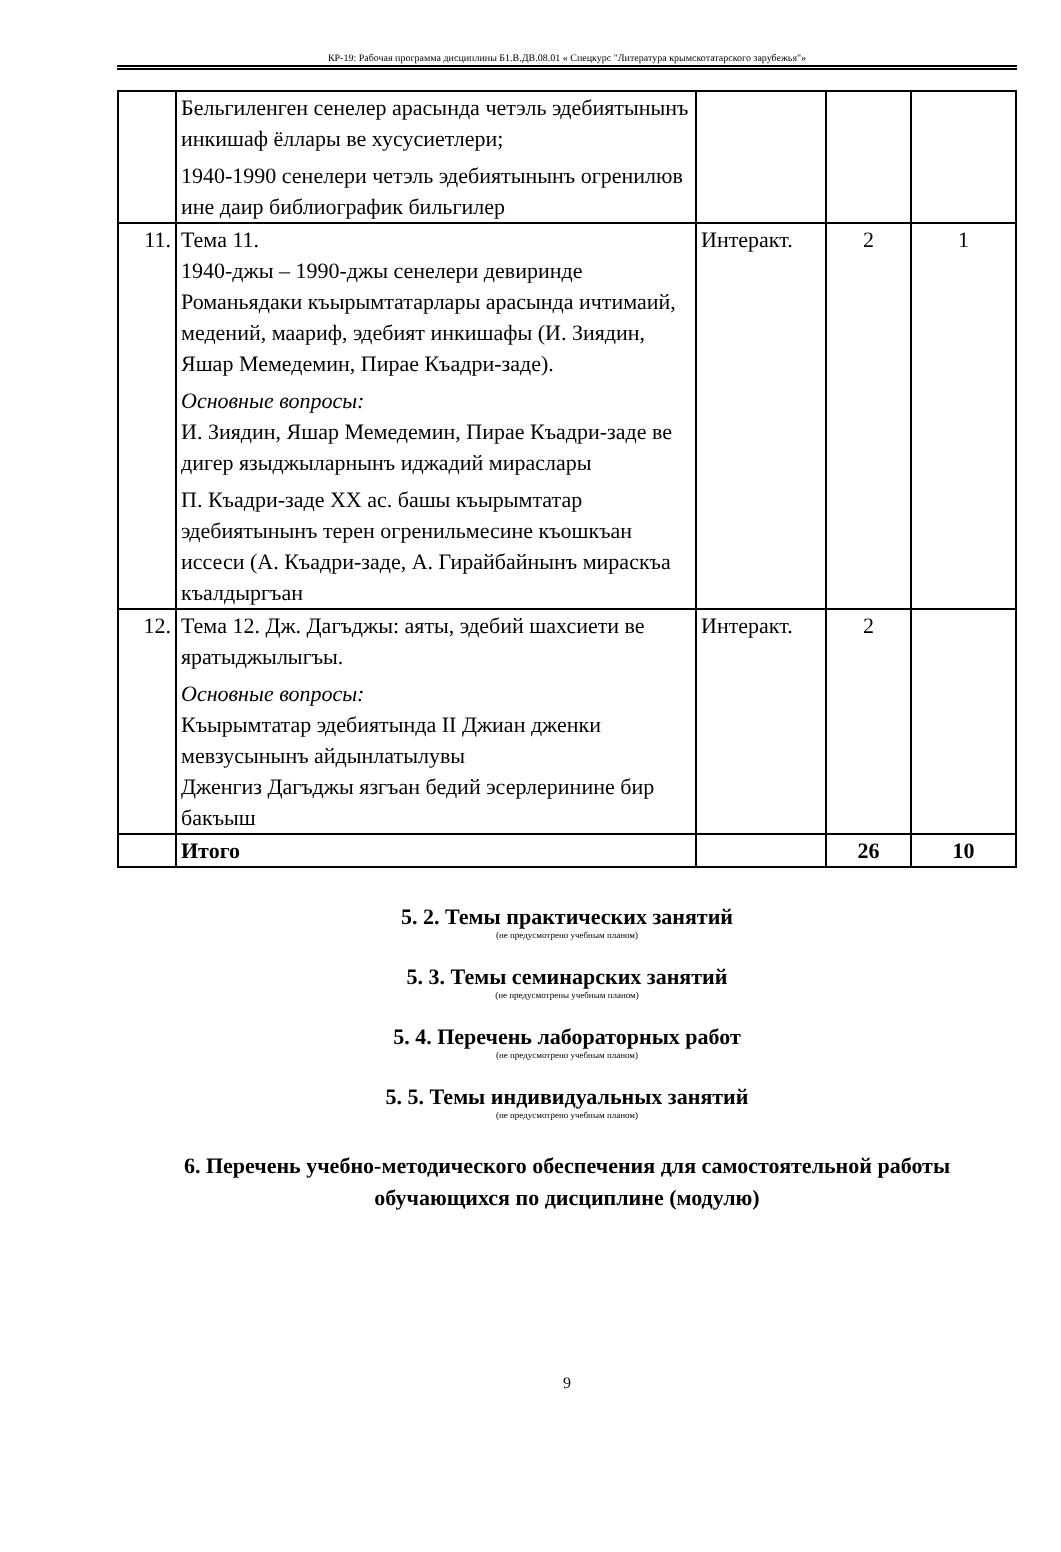КР-19: Рабочая программа дисциплины Б1.В.ДВ.08.01 « Спецкурс "Литература крымскотатарского зарубежья"»
| | Бельгиленген сенелер арасында четэль эдебиятынынъ инкишаф ёллары ве хусусиетлери; 1940-1990 сенелери четэль эдебиятынынъ огренилюв ине даир библиографик бильгилер | | | |
| 11. | Тема 11. 1940-джы – 1990-джы сенелери девиринде Романьядаки къырымтатарлары арасында ичтимаий, медений, маариф, эдебият инкишафы (И. Зиядин, Яшар Мемедемин, Пирае Къадри-заде). Основные вопросы: И. Зиядин, Яшар Мемедемин, Пирае Къадри-заде ве дигер языджыларнынъ иджадий мираслары П. Къадри-заде XX ас. башы къырымтатар эдебиятынынъ терен огренильмесине къошкъан иссеси (А. Къадри-заде, А. Гирайбайнынъ мираскъа къалдыргъан | Интеракт. | 2 | 1 |
| 12. | Тема 12. Дж. Дагъджы: аяты, эдебий шахсиети ве яратыджылыгъы. Основные вопросы: Къырымтатар эдебиятында II Джиан дженки мевзусынынъ айдынлатылувы Дженгиз Дагъджы язгъан бедий эсерлеринине бир бакъыш | Интеракт. | 2 | |
| | Итого | | 26 | 10 |
5. 2. Темы практических занятий
(не предусмотрено учебным планом)
5. 3. Темы семинарских занятий
(не предусмотрены учебным планом)
5. 4. Перечень лабораторных работ
(не предусмотрено учебным планом)
5. 5. Темы индивидуальных занятий
(не предусмотрено учебным планом)
6. Перечень учебно-методического обеспечения для самостоятельной работы обучающихся по дисциплине (модулю)
9